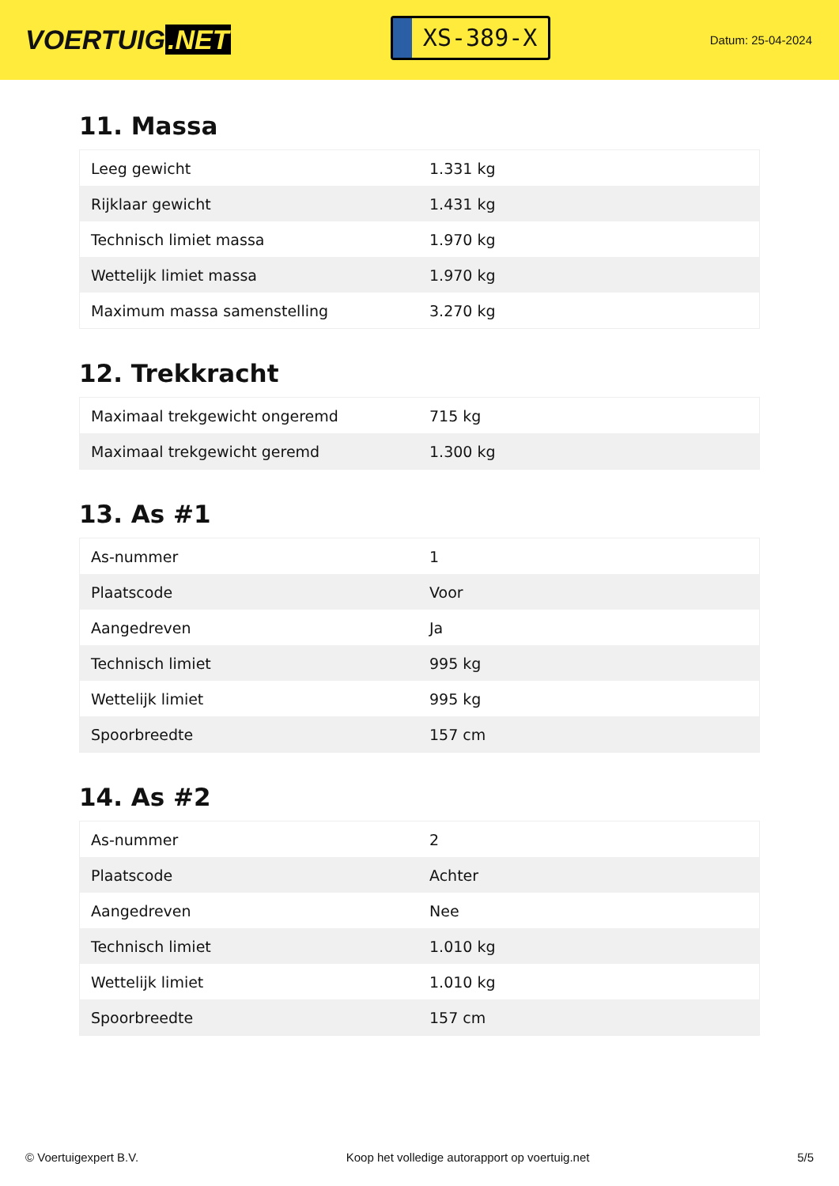VOERTUIG.NET
XS-389-X
Datum: 25-04-2024
11. Massa
| Leeg gewicht | 1.331 kg |
| Rijklaar gewicht | 1.431 kg |
| Technisch limiet massa | 1.970 kg |
| Wettelijk limiet massa | 1.970 kg |
| Maximum massa samenstelling | 3.270 kg |
12. Trekkracht
| Maximaal trekgewicht ongeremd | 715 kg |
| Maximaal trekgewicht geremd | 1.300 kg |
13. As #1
| As-nummer | 1 |
| Plaatscode | Voor |
| Aangedreven | Ja |
| Technisch limiet | 995 kg |
| Wettelijk limiet | 995 kg |
| Spoorbreedte | 157 cm |
14. As #2
| As-nummer | 2 |
| Plaatscode | Achter |
| Aangedreven | Nee |
| Technisch limiet | 1.010 kg |
| Wettelijk limiet | 1.010 kg |
| Spoorbreedte | 157 cm |
© Voertuigexpert B.V. Koop het volledige autorapport op voertuig.net 5/5